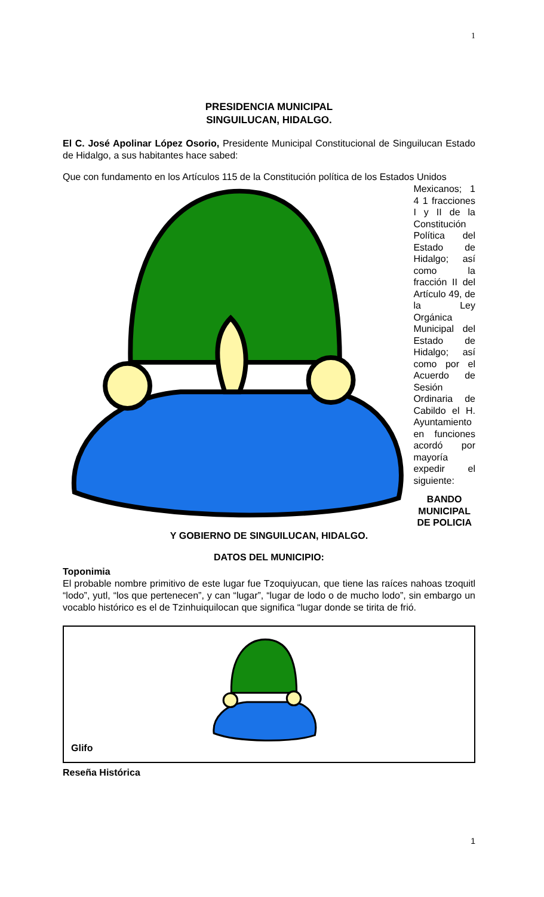1
PRESIDENCIA MUNICIPAL
SINGUILUCAN, HIDALGO.
El C. José Apolinar López Osorio, Presidente Municipal Constitucional de Singuilucan Estado de Hidalgo, a sus habitantes hace sabed:
Que con fundamento en los Artículos 115 de la Constitución política de los Estados Unidos
Mexicanos; 1 4 1 fracciones I y II de la Constitución Política del Estado de Hidalgo; así como la fracción II del Artículo 49, de la Ley Orgánica Municipal del Estado de Hidalgo; así como por el Acuerdo de Sesión Ordinaria de Cabildo el H. Ayuntamiento en funciones acordó por mayoría expedir el siguiente:
BANDO MUNICIPAL DE POLICIA
Y GOBIERNO DE SINGUILUCAN, HIDALGO.
DATOS DEL MUNICIPIO:
Toponimia
El probable nombre primitivo de este lugar fue Tzoquiyucan, que tiene las raíces nahoas tzoquitl “lodo”, yutl, “los que pertenecen”, y can “lugar”, “lugar de lodo o de mucho lodo”, sin embargo un vocablo histórico es el de Tzinhuiquilocan que significa “lugar donde se tirita de frió.
Glifo
Reseña Histórica
1